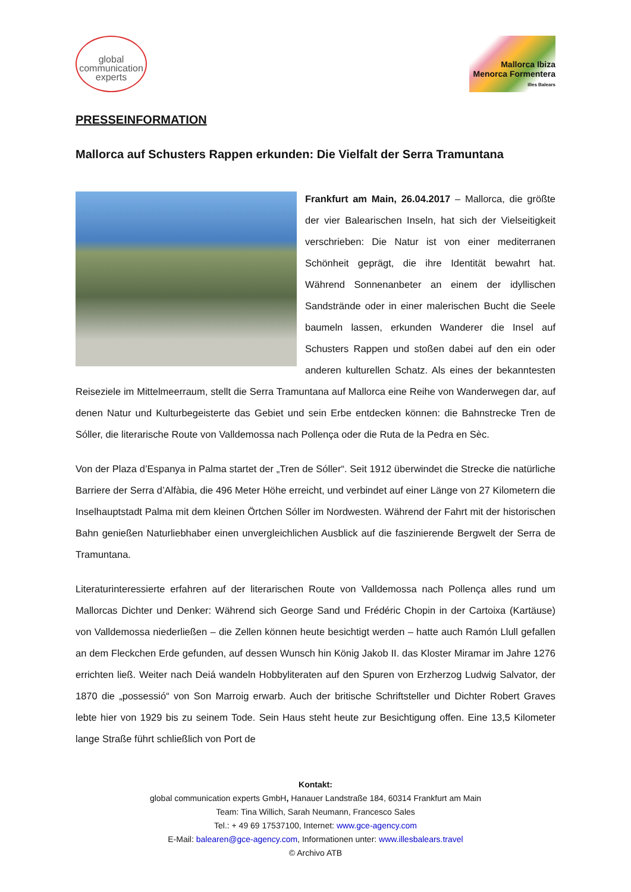global
communication
experts
Mallorca Ibiza
Menorca Formentera
Illes Balears
PRESSEINFORMATION
Mallorca auf Schusters Rappen erkunden: Die Vielfalt der Serra Tramuntana
Frankfurt am Main, 26.04.2017 – Mallorca, die größte der vier Balearischen Inseln, hat sich der Vielseitigkeit verschrieben: Die Natur ist von einer mediterranen Schönheit geprägt, die ihre Identität bewahrt hat. Während Sonnenanbeter an einem der idyllischen Sandstrände oder in einer malerischen Bucht die Seele baumeln lassen, erkunden Wanderer die Insel auf Schusters Rappen und stoßen dabei auf den ein oder anderen kulturellen Schatz. Als eines der bekanntesten Reiseziele im Mittelmeerraum, stellt die Serra Tramuntana auf Mallorca eine Reihe von Wanderwegen dar, auf denen Natur und Kulturbegeisterte das Gebiet und sein Erbe entdecken können: die Bahnstrecke Tren de Sóller, die literarische Route von Valldemossa nach Pollença oder die Ruta de la Pedra en Sèc.
Von der Plaza d’Espanya in Palma startet der „Tren de Sóller“. Seit 1912 überwindet die Strecke die natürliche Barriere der Serra d’Alfàbia, die 496 Meter Höhe erreicht, und verbindet auf einer Länge von 27 Kilometern die Inselhauptstadt Palma mit dem kleinen Örtchen Sóller im Nordwesten. Während der Fahrt mit der historischen Bahn genießen Naturliebhaber einen unvergleichlichen Ausblick auf die faszinierende Bergwelt der Serra de Tramuntana.
Literaturinteressierte erfahren auf der literarischen Route von Valldemossa nach Pollença alles rund um Mallorcas Dichter und Denker: Während sich George Sand und Frédéric Chopin in der Cartoixa (Kartäuse) von Valldemossa niederließen – die Zellen können heute besichtigt werden – hatte auch Ramón Llull gefallen an dem Fleckchen Erde gefunden, auf dessen Wunsch hin König Jakob II. das Kloster Miramar im Jahre 1276 errichten ließ. Weiter nach Deiá wandeln Hobbyliteraten auf den Spuren von Erzherzog Ludwig Salvator, der 1870 die „possessió“ von Son Marroig erwarb. Auch der britische Schriftsteller und Dichter Robert Graves lebte hier von 1929 bis zu seinem Tode. Sein Haus steht heute zur Besichtigung offen. Eine 13,5 Kilometer lange Straße führt schließlich von Port de
Kontakt:
global communication experts GmbH, Hanauer Landstraße 184, 60314 Frankfurt am Main
Team: Tina Willich, Sarah Neumann, Francesco Sales
Tel.: + 49 69 17537100, Internet: www.gce-agency.com
E-Mail: balearen@gce-agency.com, Informationen unter: www.illesbalears.travel
© Archivo ATB